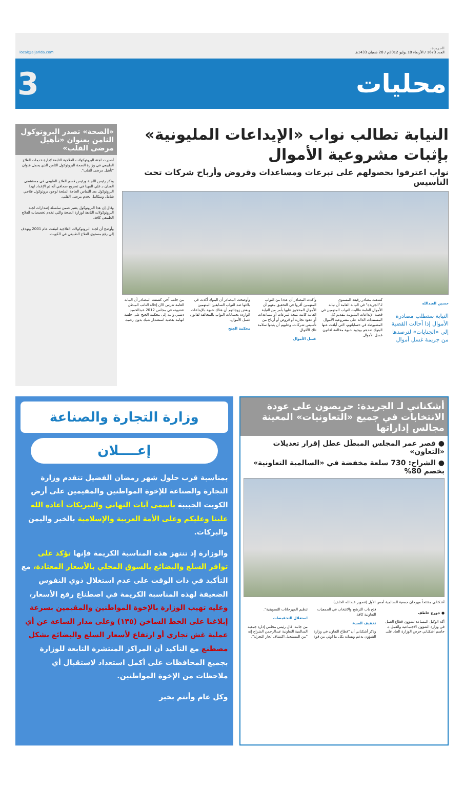الجريدة.
العدد 1673 / الأربعاء 18 يوليو 2012م / 28 شعبان 1433هـ
local@aljarida.com
محليات
3
النيابة تطالب نواب «الإيداعات المليونية» بإثبات مشروعية الأموال
نواب اعترفوا بحصولهم على تبرعات ومساعدات وقروض وأرباح شركات تحت التأسيس
حسين العبدالله
النيابة ستطلب مصادرة الأموال إذا أحالت القضية إلى «الجنايات» لترصدها من جريمة غسل أموال
كشفت مصادر رفيعة المستوى لـ"الجريدة" في النيابة العامة أن نيابة الأموال العامة طالبت النواب المتهمين في قضية الإيداعات المليونية بتقديم كل المستندات الدالة على مشروعية الأموال المضبوطة في حساباتهم، التي أبلغت عنها البنوك ضدهم بوجود شبهة مخالفة لقانون غسل الأموال.
وأكدت المصادر أن عددا من النواب المتهمين أقروا في التحقيق معهم أن الأموال المحجوز عليها بأمر من النيابة العامة كانت نتيجة لتبرعات أو مساعدات أو عقود تجارية أو قروض أو أرباح من تأسيس شركات، وعليهم أن يثبتوا سلامة تلك الأقوال.
غسل الأموال
وأوضحت المصادر أن البنوك أكدت في بلاغها ضد النواب السابقين المتهمين وبعض زوجاتهم أن هناك شبهة بالإيداعات الواردة بحسابات النواب بالمخالفة لقانون غسل الأموال.
محكمة الجنح
من جانب آخر، كشفت المصادر أن النيابة العامة تدرس الآن إحالة النائب المبطل عضويته في مجلس 2012 عبدالحميد دشتي وابنه إلى محكمة الجنح على خلفية اتهامه بقضية استصدار شيك بدون رصيد.
«الصحة» تصدر البروتوكول الثامن بعنوان «تأهيل مرضى القلب»
أصدرت لجنة البروتوكولات العلاجية التابعة لإدارة خدمات العلاج الطبيعي في وزارة الصحة البروتوكول الثامن الذي يحمل عنوان "تأهيل مرضى القلب".
وذكر رئيس اللجنة ورئيس قسم العلاج الطبيعي في مستشفى العدان د.علي المهنا في تصريح صحافي أنه تم الإعداد لهذا البروتوكول بعد التماس الحاجة الملحة لوجود بروتوكول علاجي شامل ومتكامل يخدم مرضى القلب.
وقال إن هذا البروتوكول يعتبر ضمن سلسلة إصدارات لجنة البروتوكولات التابعة لوزارة الصحة والتي تخدم تخصصات العلاج الطبيعي كافة.
وأوضح أن لجنة البروتوكولات العلاجية انبثقت عام 2001 وتهدف إلى رفع مستوى العلاج الطبيعي في الكويت.
أشكناني لـ الجريدة: حريصون على عودة الانتخابات في جميع «التعاونيات» المعينة مجالس إداراتها
● قصر عمر المجلس المبطَل عطل إقرار تعديلات «التعاون»
● الشراح: 730 سلعة مخفضة في «السالمية التعاونية» بخصم 80%
أشكناني مفتتحاً مهرجان جمعية السالمية أمس الأول (تصوير عبدالله الخلف)
● جورج عاطف
أكد الوكيل المساعد لشؤون قطاع العمل في وزارة الشؤون الاجتماعية والعمل د. جاسم أشكناني حرص الوزارة الجاد على فتح باب الترشح والانتخاب في الجمعيات التعاونية كافة.
تخفيف العبء
وذكر أشكناني أن "قطاع التعاون في وزارة الشؤون يدعم ويساند بكل ما اوتي من قوة تنظيم المهرجانات التسويقية".
استغلال التخفيضات
من جانبه، قال رئيس مجلس إدارة جمعية السالمية التعاونية عبدالرحمن الشراح إنه "من المستحيل اكتشاف تجار التجزئة".
وزارة التجارة والصناعة
إعــــلان
بمناسبة قرب حلول شهر رمضان الفضيل تتقدم وزارة التجارة والصناعة للإخوة المواطنين والمقيمين على أرض الكويت الحبيبة بأسمى آيات التهاني والتبريكات أعاده الله علينا وعليكم وعلى الأمة العربية والإسلامية بالخير واليمن والبركات.
والوزارة إذ تنتهز هذه المناسبة الكريمة فإنها تؤكد على توافر السلع والبضائع بالسوق المحلي بالأسعار المعتادة، مع التأكيد في ذات الوقت على عدم استغلال ذوي النفوس الضعيفة لهذه المناسبة الكريمة في اصطناع رفع الأسعار، وعليه تهيب الوزارة بالإخوة المواطنين والمقيمين بسرعة إبلاغنا على الخط الساخن (١٣٥) وعلى مدار الساعة عن أي عملية غش تجاري أو ارتفاع لأسعار السلع والبضائع بشكل مصطنع مع التأكيد أن المراكز المنتشرة التابعة للوزارة بجميع المحافظات على أكمل استعداد لاستقبال أي ملاحظات من الإخوة المواطنين.
وكل عام وأنتم بخير